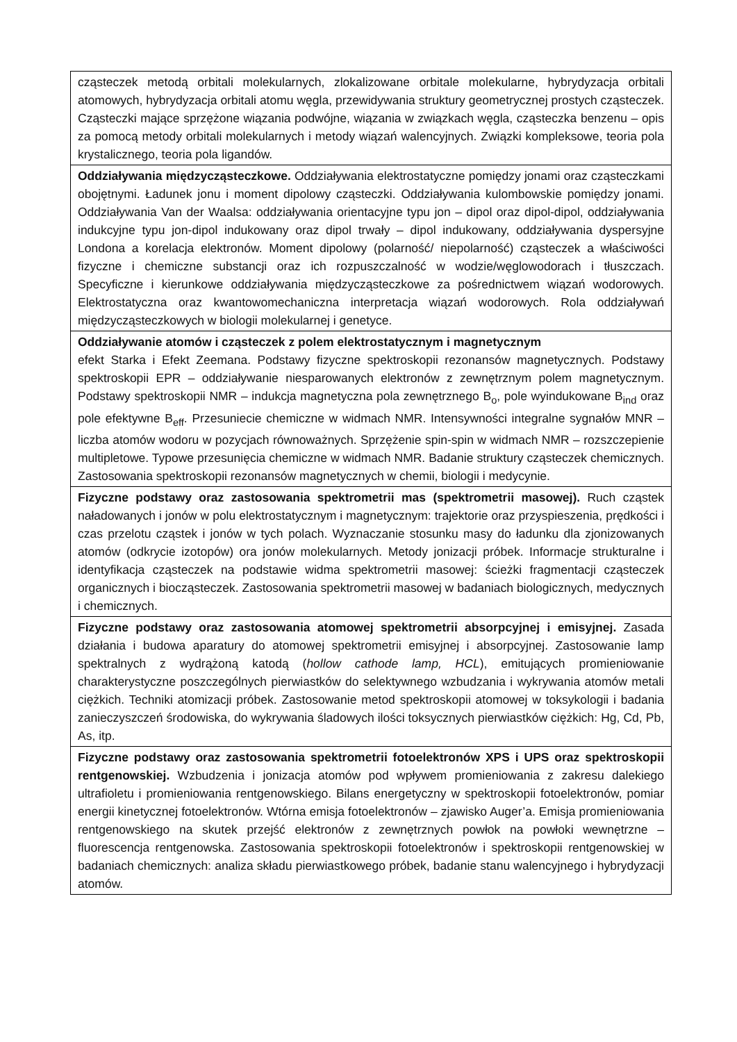| cząsteczek metodą orbitali molekularnych, zlokalizowane orbitale molekularne, hybrydyzacja orbitali atomowych, hybrydyzacja orbitali atomu węgla, przewidywania struktury geometrycznej prostych cząsteczek. Cząsteczki mające sprzężone wiązania podwójne, wiązania w związkach węgla, cząsteczka benzenu – opis za pomocą metody orbitali molekularnych i metody wiązań walencyjnych. Związki kompleksowe, teoria pola krystalicznego, teoria pola ligandów. |
| Oddziaływania międzycząsteczkowe. Oddziaływania elektrostatyczne pomiędzy jonami oraz cząsteczkami obojętnymi. Ładunek jonu i moment dipolowy cząsteczki. Oddziaływania kulombowskie pomiędzy jonami. Oddziaływania Van der Waalsa: oddziaływania orientacyjne typu jon – dipol oraz dipol-dipol, oddziaływania indukcyjne typu jon-dipol indukowany oraz dipol trwały – dipol indukowany, oddziaływania dyspersyjne Londona a korelacja elektronów. Moment dipolowy (polarność/ niepolarność) cząsteczek a właściwości fizyczne i chemiczne substancji oraz ich rozpuszczalność w wodzie/węglowodorach i tłuszczach. Specyficzne i kierunkowe oddziaływania międzycząsteczkowe za pośrednictwem wiązań wodorowych. Elektrostatyczna oraz kwantowomechaniczna interpretacja wiązań wodorowych. Rola oddziaływań międzycząsteczkowych w biologii molekularnej i genetyce. |
| Oddziaływanie atomów i cząsteczek z polem elektrostatycznym i magnetycznym efekt Starka i Efekt Zeemana. Podstawy fizyczne spektroskopii rezonansów magnetycznych. Podstawy spektroskopii EPR – oddziaływanie niesparowanych elektronów z zewnętrznym polem magnetycznym. Podstawy spektroskopii NMR – indukcja magnetyczna pola zewnętrznego B<sub>o</sub>, pole wyindukowane B<sub>ind</sub> oraz pole efektywne B<sub>eff</sub>. Przesuniecie chemiczne w widmach NMR. Intensywności integralne sygnałów MNR – liczba atomów wodoru w pozycjach równoważnych. Sprzężenie spin-spin w widmach NMR – rozszczepienie multipletowe. Typowe przesunięcia chemiczne w widmach NMR. Badanie struktury cząsteczek chemicznych. Zastosowania spektroskopii rezonansów magnetycznych w chemii, biologii i medycynie. |
| Fizyczne podstawy oraz zastosowania spektrometrii mas (spektrometrii masowej). Ruch cząstek naładowanych i jonów w polu elektrostatycznym i magnetycznym: trajektorie oraz przyspieszenia, prędkości i czas przelotu cząstek i jonów w tych polach. Wyznaczanie stosunku masy do ładunku dla zjonizowanych atomów (odkrycie izotopów) ora jonów molekularnych. Metody jonizacji próbek. Informacje strukturalne i identyfikacja cząsteczek na podstawie widma spektrometrii masowej: ścieżki fragmentacji cząsteczek organicznych i biocząsteczek. Zastosowania spektrometrii masowej w badaniach biologicznych, medycznych i chemicznych. |
| Fizyczne podstawy oraz zastosowania atomowej spektrometrii absorpcyjnej i emisyjnej. Zasada działania i budowa aparatury do atomowej spektrometrii emisyjnej i absorpcyjnej. Zastosowanie lamp spektralnych z wydrążoną katodą ( hollow cathode lamp, HCL ), emitujących promieniowanie charakterystyczne poszczególnych pierwiastków do selektywnego wzbudzania i wykrywania atomów metali ciężkich. Techniki atomizacji próbek. Zastosowanie metod spektroskopii atomowej w toksykologii i badania zanieczyszczeń środowiska, do wykrywania śladowych ilości toksycznych pierwiastków ciężkich: Hg, Cd, Pb, As, itp. |
| Fizyczne podstawy oraz zastosowania spektrometrii fotoelektronów XPS i UPS oraz spektroskopii rentgenowskiej. Wzbudzenia i jonizacja atomów pod wpływem promieniowania z zakresu dalekiego ultrafioletu i promieniowania rentgenowskiego. Bilans energetyczny w spektroskopii fotoelektronów, pomiar energii kinetycznej fotoelektronów. Wtórna emisja fotoelektronów – zjawisko Auger’a. Emisja promieniowania rentgenowskiego na skutek przejść elektronów z zewnętrznych powłok na powłoki wewnętrzne – fluorescencja rentgenowska. Zastosowania spektroskopii fotoelektronów i spektroskopii rentgenowskiej w badaniach chemicznych: analiza składu pierwiastkowego próbek, badanie stanu walencyjnego i hybrydyzacji atomów. |